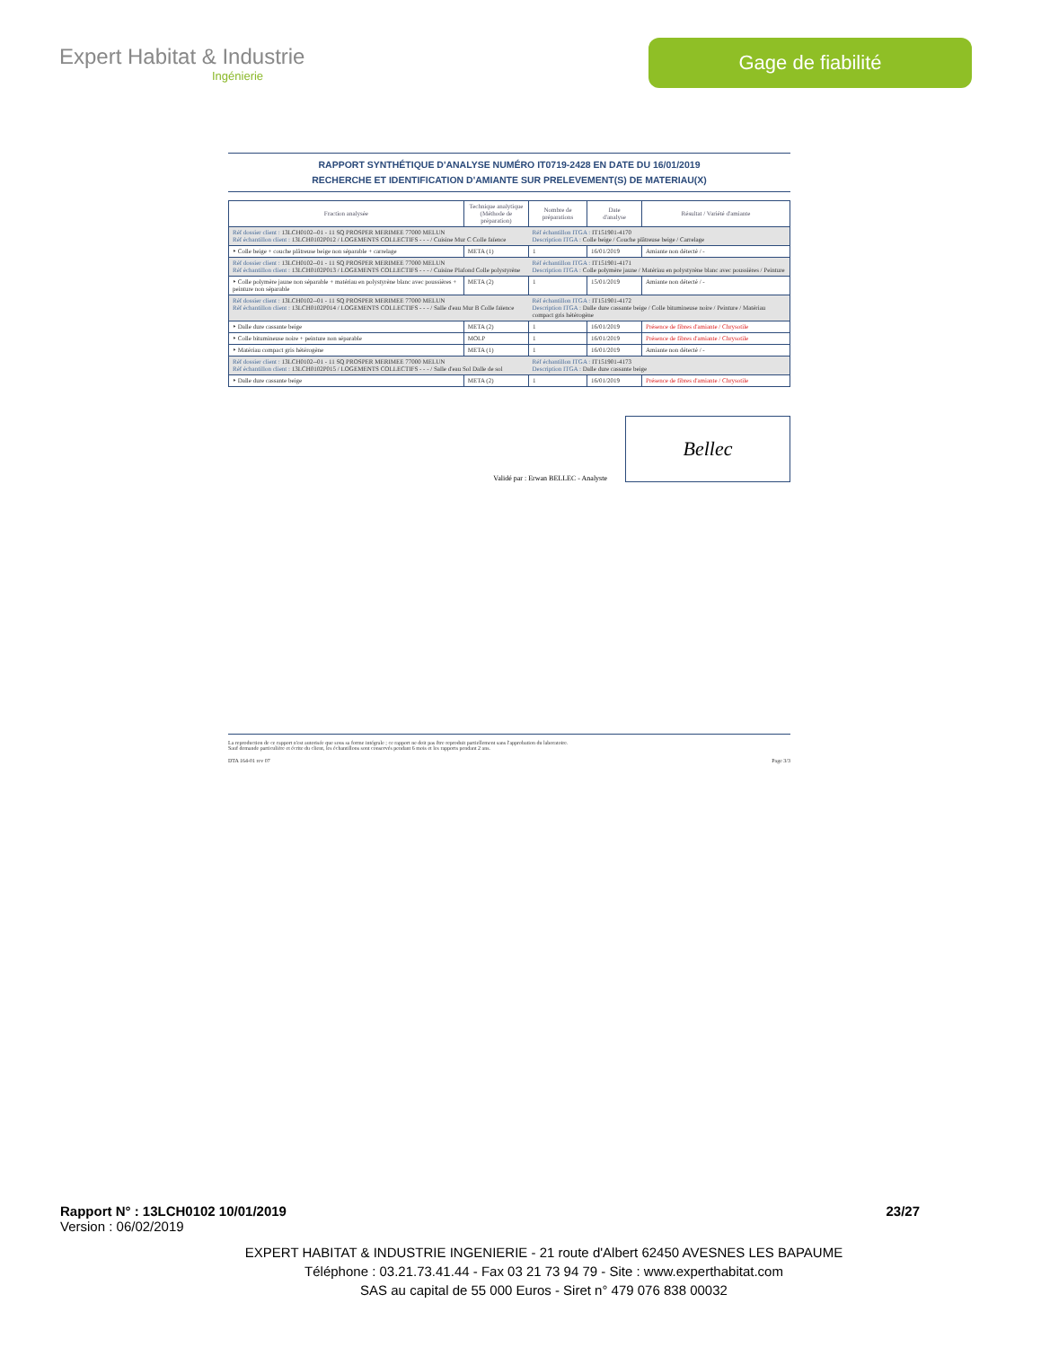Expert Habitat & Industrie
Ingénierie
Gage de fiabilité
RAPPORT SYNTHÉTIQUE D'ANALYSE NUMÉRO IT0719-2428 EN DATE DU 16/01/2019
RECHERCHE ET IDENTIFICATION D'AMIANTE SUR PRELEVEMENT(S) DE MATERIAU(X)
| Fraction analysée | Technique analytique (Méthode de préparation) | Nombre de préparations | Date d'analyse | Résultat / Variété d'amiante |
| --- | --- | --- | --- | --- |
| Réf dossier client : 13LCH0102--01 - 11 SQ PROSPER MERIMEE 77000 MELUN Réf échantillon client : 13LCH0102P012 / LOGEMENTS COLLECTIFS - - - / Cuisine Mur C Colle faïence | | Réf échantillon ITGA : IT151901-4170 Description ITGA : Colle beige / Couche plâtreuse beige / Carrelage | | |
| ‣ Colle beige + couche plâtreuse beige non séparable + carrelage | META (1) | 1 | 16/01/2019 | Amiante non détecté / - |
| Réf dossier client : 13LCH0102--01 - 11 SQ PROSPER MERIMEE 77000 MELUN Réf échantillon client : 13LCH0102P013 / LOGEMENTS COLLECTIFS - - - / Cuisine Plafond Colle polystyrène | | Réf échantillon ITGA : IT151901-4171 Description ITGA : Colle polymère jaune / Matériau en polystyrène blanc avec poussières / Peinture | | |
| ‣ Colle polymère jaune non séparable + matériau en polystyrène blanc avec poussières + peinture non séparable | META (2) | 1 | 15/01/2019 | Amiante non détecté / - |
| Réf dossier client : 13LCH0102--01 - 11 SQ PROSPER MERIMEE 77000 MELUN Réf échantillon client : 13LCH0102P014 / LOGEMENTS COLLECTIFS - - - / Salle d'eau Mur B Colle faïence | | Réf échantillon ITGA : IT151901-4172 Description ITGA : Dalle dure cassante beige / Colle bitumineuse noire / Peinture / Matériau compact gris hétérogène | | |
| ‣ Dalle dure cassante beige | META (2) | 1 | 16/01/2019 | Présence de fibres d'amiante / Chrysotile |
| ‣ Colle bitumineuse noire + peinture non séparable | MOLP | 1 | 16/01/2019 | Présence de fibres d'amiante / Chrysotile |
| ‣ Matériau compact gris hétérogène | META (1) | 1 | 16/01/2019 | Amiante non détecté / - |
| Réf dossier client : 13LCH0102--01 - 11 SQ PROSPER MERIMEE 77000 MELUN Réf échantillon client : 13LCH0102P015 / LOGEMENTS COLLECTIFS - - - / Salle d'eau Sol Dalle de sol | | Réf échantillon ITGA : IT151901-4173 Description ITGA : Dalle dure cassante beige | | |
| ‣ Dalle dure cassante beige | META (2) | 1 | 16/01/2019 | Présence de fibres d'amiante / Chrysotile |
Validé par : Erwan BELLEC - Analyste
Bellec
La reproduction de ce rapport n'est autorisée que sous sa forme intégrale ; ce rapport ne doit pas être reproduit partiellement sans l'approbation du laboratoire.
Sauf demande particulière et écrite du client, les échantillons sont conservés pendant 6 mois et les rapports pendant 2 ans.
DTA 164-01 rev 07 Page 3/3
Rapport N° : 13LCH0102 10/01/2019 23/27
Version : 06/02/2019
EXPERT HABITAT & INDUSTRIE INGENIERIE - 21 route d'Albert 62450 AVESNES LES BAPAUME
Téléphone : 03.21.73.41.44 - Fax 03 21 73 94 79 - Site : www.experthabitat.com
SAS au capital de 55 000 Euros - Siret n° 479 076 838 00032